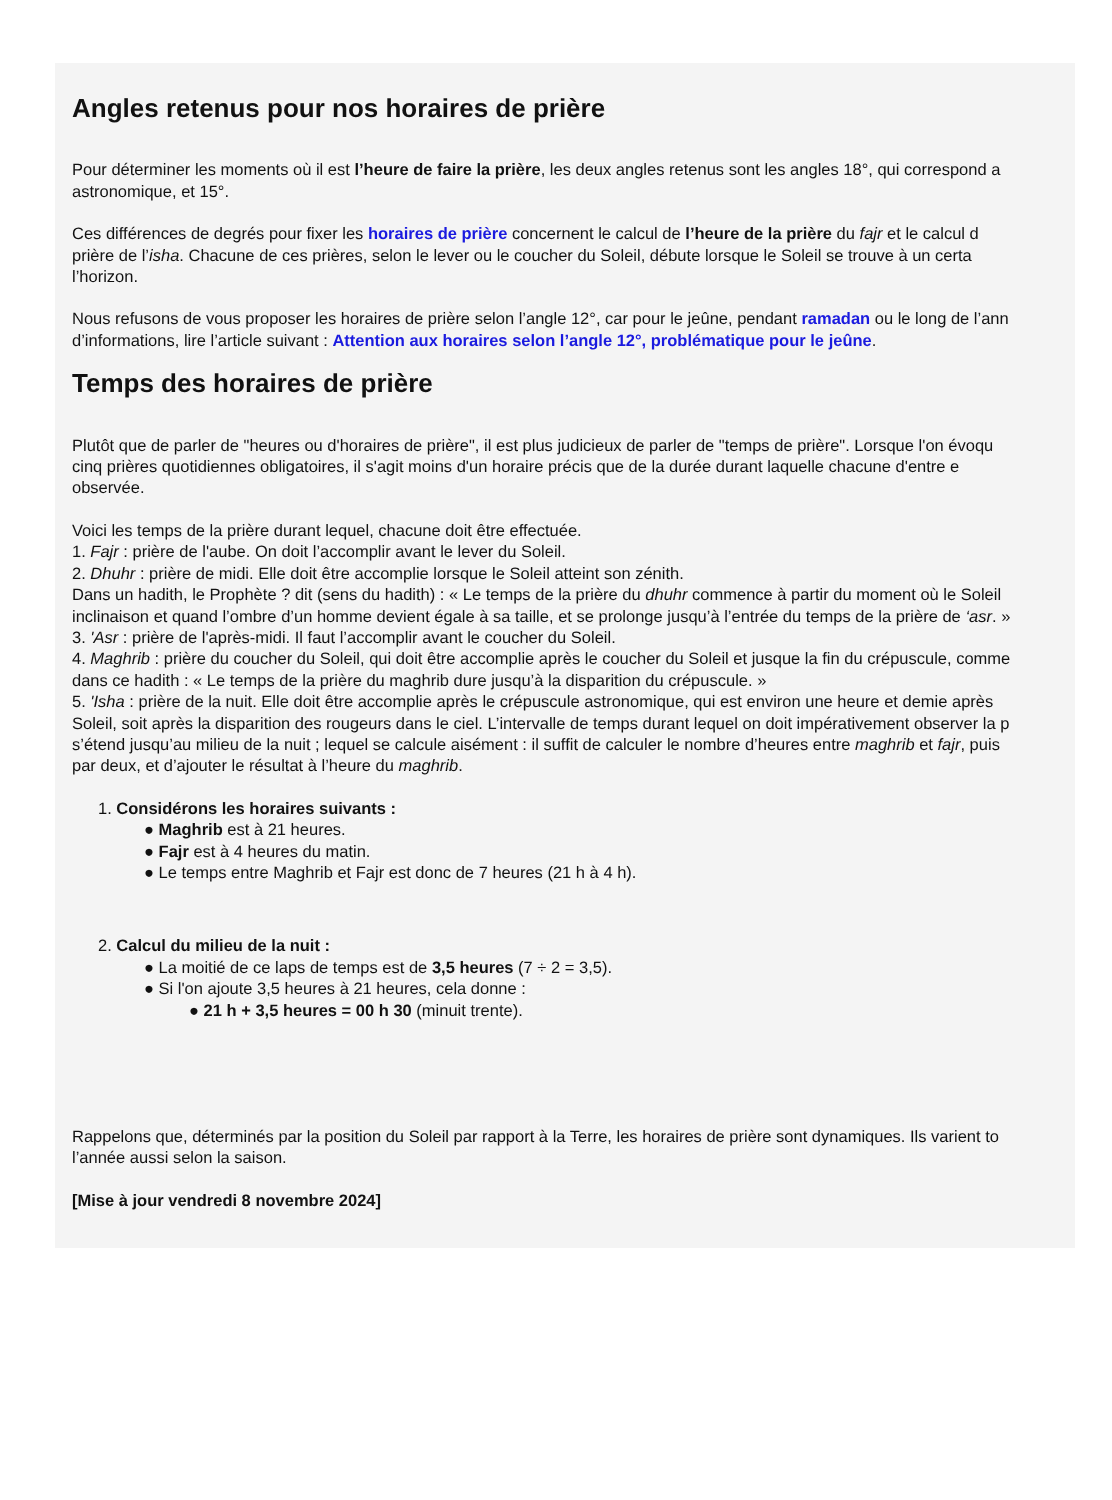Angles retenus pour nos horaires de prière
Pour déterminer les moments où il est l’heure de faire la prière, les deux angles retenus sont les angles 18°, qui correspond a
astronomique, et 15°.
Ces différences de degrés pour fixer les horaires de prière concernent le calcul de l’heure de la prière du fajr et le calcul d
prière de l’isha. Chacune de ces prières, selon le lever ou le coucher du Soleil, débute lorsque le Soleil se trouve à un certa
l’horizon.
Nous refusons de vous proposer les horaires de prière selon l’angle 12°, car pour le jeûne, pendant ramadan ou le long de l’ann
d’informations, lire l’article suivant : Attention aux horaires selon l’angle 12°, problématique pour le jeûne.
Temps des horaires de prière
Plutôt que de parler de "heures ou d'horaires de prière", il est plus judicieux de parler de "temps de prière". Lorsque l'on évoqu
cinq prières quotidiennes obligatoires, il s'agit moins d'un horaire précis que de la durée durant laquelle chacune d'entre e
observée.
Voici les temps de la prière durant lequel, chacune doit être effectuée.
1. Fajr : prière de l'aube. On doit l’accomplir avant le lever du Soleil.
2. Dhuhr : prière de midi. Elle doit être accomplie lorsque le Soleil atteint son zénith.
Dans un hadith, le Prophète ? dit (sens du hadith) : « Le temps de la prière du dhuhr commence à partir du moment où le Soleil
inclinaison et quand l’ombre d’un homme devient égale à sa taille, et se prolonge jusqu’à l’entrée du temps de la prière de ‘asr. »
3. 'Asr : prière de l'après-midi. Il faut l’accomplir avant le coucher du Soleil.
4. Maghrib : prière du coucher du Soleil, qui doit être accomplie après le coucher du Soleil et jusque la fin du crépuscule, comme
dans ce hadith : « Le temps de la prière du maghrib dure jusqu’à la disparition du crépuscule. »
5. 'Isha : prière de la nuit. Elle doit être accomplie après le crépuscule astronomique, qui est environ une heure et demie après
Soleil, soit après la disparition des rougeurs dans le ciel. L’intervalle de temps durant lequel on doit impérativement observer la p
s’étend jusqu’au milieu de la nuit ; lequel se calcule aisément : il suffit de calculer le nombre d’heures entre maghrib et fajr, puis
par deux, et d’ajouter le résultat à l’heure du maghrib.
1. Considérons les horaires suivants :
● Maghrib est à 21 heures.
● Fajr est à 4 heures du matin.
● Le temps entre Maghrib et Fajr est donc de 7 heures (21 h à 4 h).
2. Calcul du milieu de la nuit :
● La moitié de ce laps de temps est de 3,5 heures (7 ÷ 2 = 3,5).
● Si l'on ajoute 3,5 heures à 21 heures, cela donne :
● 21 h + 3,5 heures = 00 h 30 (minuit trente).
Rappelons que, déterminés par la position du Soleil par rapport à la Terre, les horaires de prière sont dynamiques. Ils varient to
l’année aussi selon la saison.
[Mise à jour vendredi 8 novembre 2024]